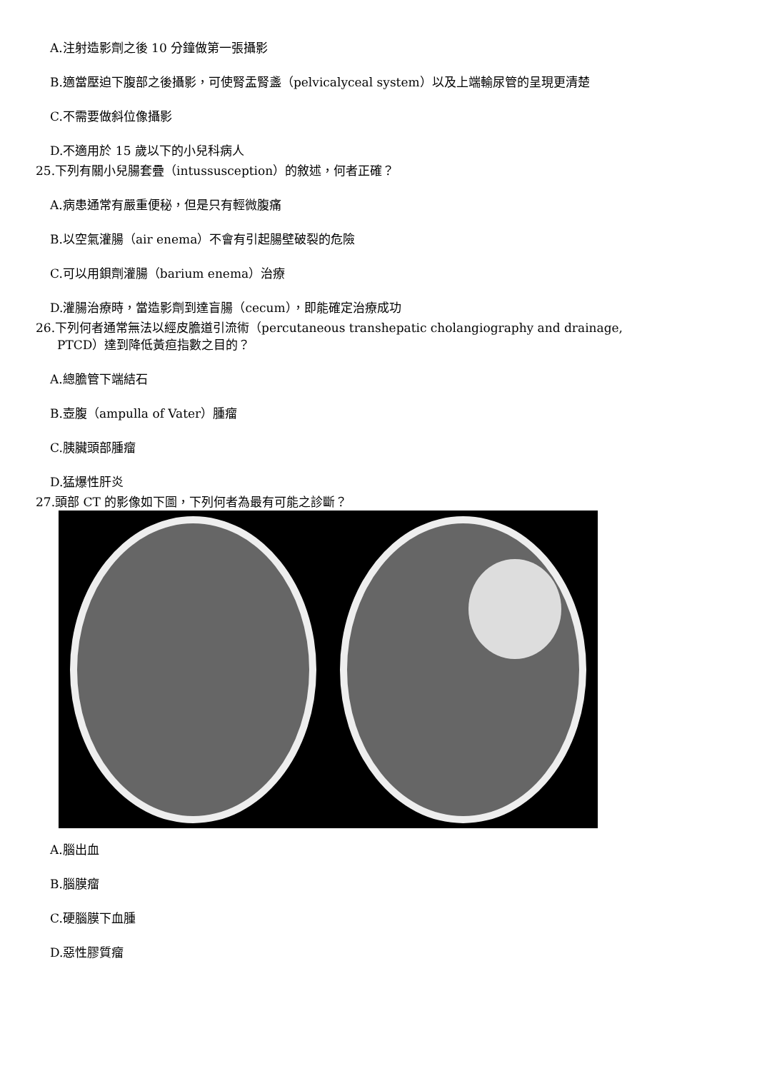A.注射造影劑之後 10 分鐘做第一張攝影
B.適當壓迫下腹部之後攝影，可使腎盂腎盞（pelvicalyceal system）以及上端輸尿管的呈現更清楚
C.不需要做斜位像攝影
D.不適用於 15 歲以下的小兒科病人
25.下列有關小兒腸套疊（intussusception）的敘述，何者正確？
A.病患通常有嚴重便秘，但是只有輕微腹痛
B.以空氣灌腸（air enema）不會有引起腸壁破裂的危險
C.可以用鋇劑灌腸（barium enema）治療
D.灌腸治療時，當造影劑到達盲腸（cecum），即能確定治療成功
26.下列何者通常無法以經皮膽道引流術（percutaneous transhepatic cholangiography and drainage,
PTCD）達到降低黃疸指數之目的？
A.總膽管下端結石
B.壺腹（ampulla of Vater）腫瘤
C.胰臟頭部腫瘤
D.猛爆性肝炎
27.頭部 CT 的影像如下圖，下列何者為最有可能之診斷？
A.腦出血
B.腦膜瘤
C.硬腦膜下血腫
D.惡性膠質瘤